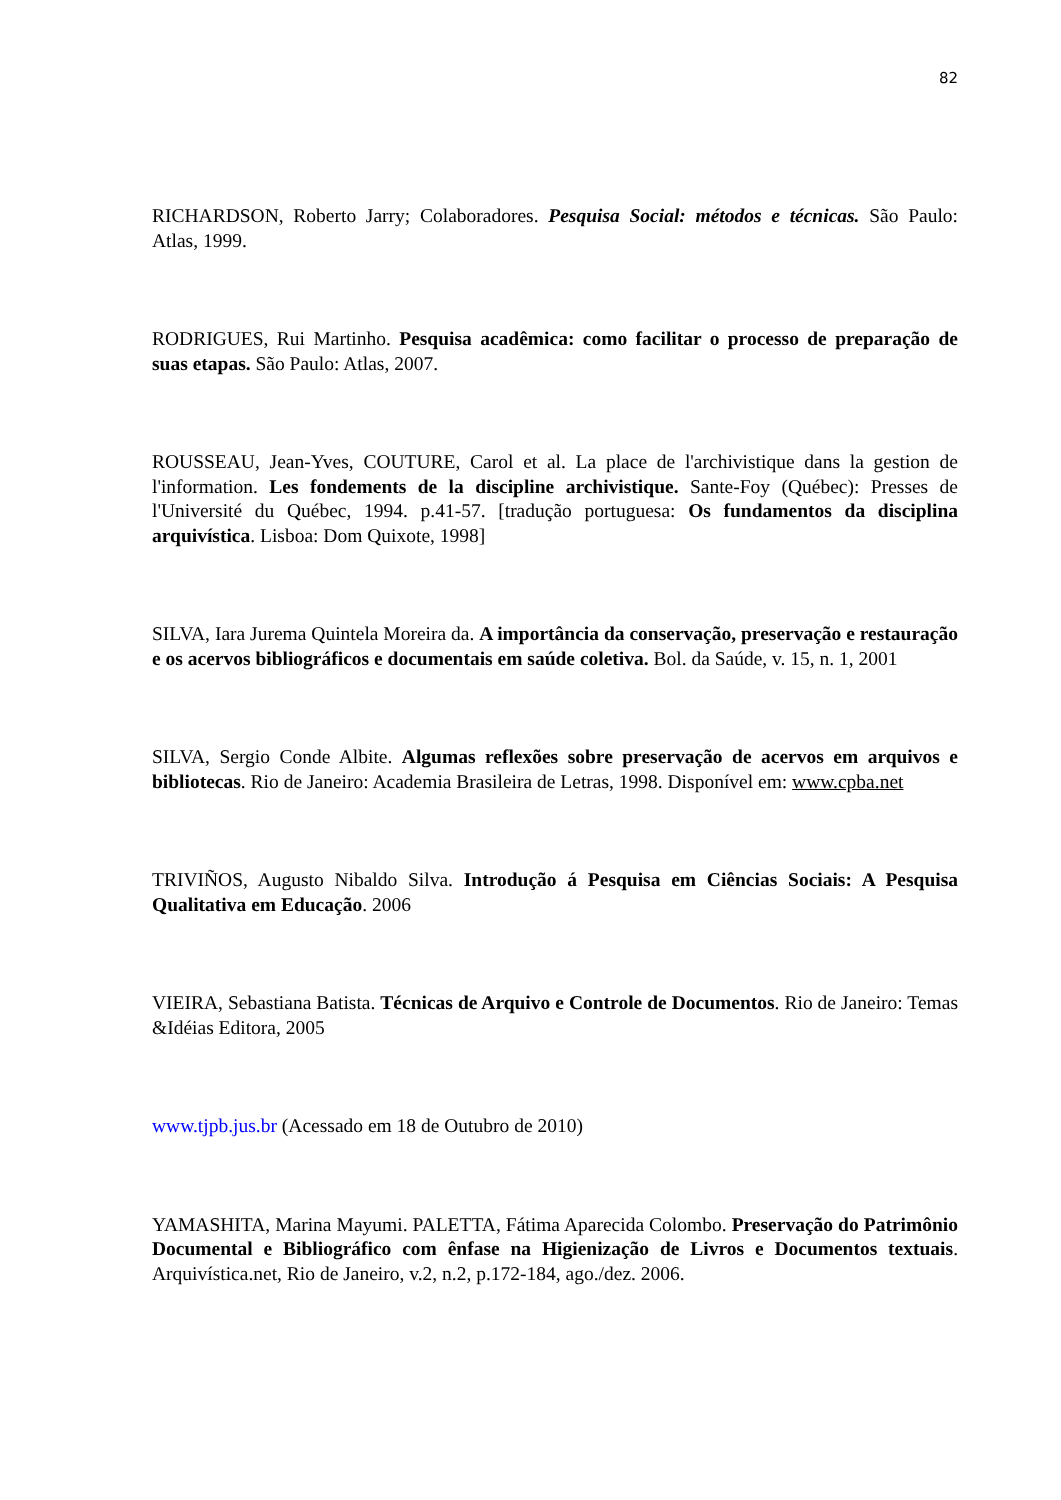82
RICHARDSON, Roberto Jarry; Colaboradores. Pesquisa Social: métodos e técnicas. São Paulo: Atlas, 1999.
RODRIGUES, Rui Martinho. Pesquisa acadêmica: como facilitar o processo de preparação de suas etapas. São Paulo: Atlas, 2007.
ROUSSEAU, Jean-Yves, COUTURE, Carol et al. La place de l'archivistique dans la gestion de l'information. Les fondements de la discipline archivistique. Sante-Foy (Québec): Presses de l'Université du Québec, 1994. p.41-57. [tradução portuguesa: Os fundamentos da disciplina arquivística. Lisboa: Dom Quixote, 1998]
SILVA, Iara Jurema Quintela Moreira da. A importância da conservação, preservação e restauração e os acervos bibliográficos e documentais em saúde coletiva. Bol. da Saúde, v. 15, n. 1, 2001
SILVA, Sergio Conde Albite. Algumas reflexões sobre preservação de acervos em arquivos e bibliotecas. Rio de Janeiro: Academia Brasileira de Letras, 1998. Disponível em: www.cpba.net
TRIVIÑOS, Augusto Nibaldo Silva. Introdução á Pesquisa em Ciências Sociais: A Pesquisa Qualitativa em Educação. 2006
VIEIRA, Sebastiana Batista. Técnicas de Arquivo e Controle de Documentos. Rio de Janeiro: Temas &Idéias Editora, 2005
www.tjpb.jus.br (Acessado em 18 de Outubro de 2010)
YAMASHITA, Marina Mayumi. PALETTA, Fátima Aparecida Colombo. Preservação do Patrimônio Documental e Bibliográfico com ênfase na Higienização de Livros e Documentos textuais. Arquivística.net, Rio de Janeiro, v.2, n.2, p.172-184, ago./dez. 2006.